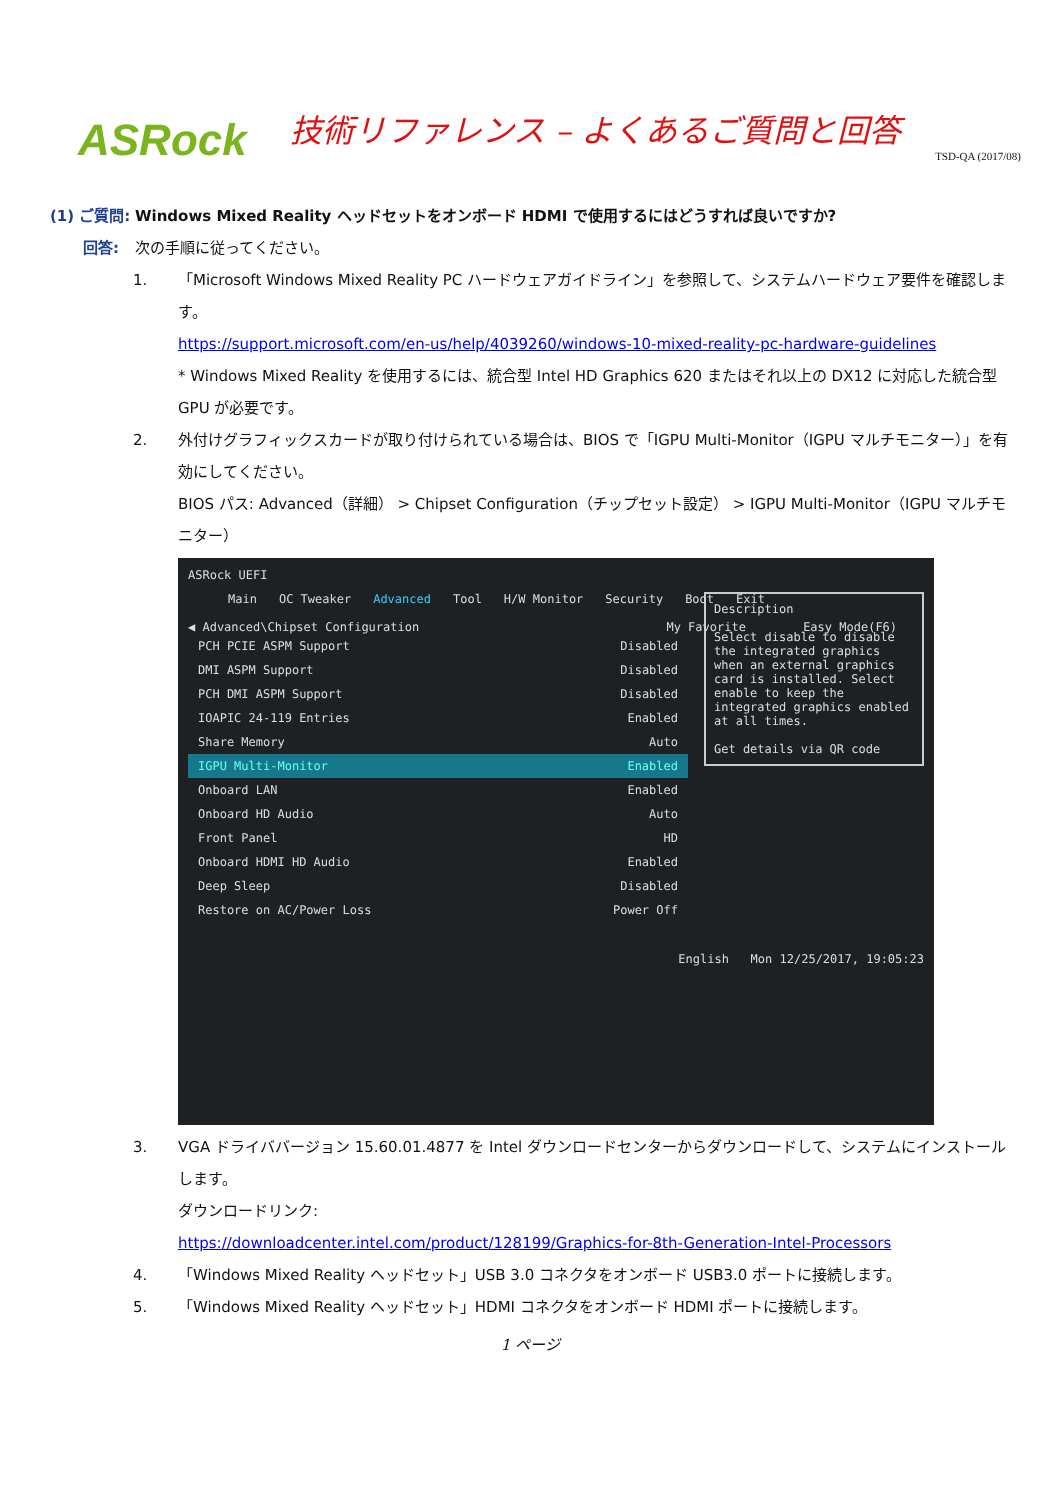ASRock
技術リファレンス – よくあるご質問と回答
TSD-QA (2017/08)
(1) ご質問:
Windows Mixed Reality ヘッドセットをオンボード HDMI で使用するにはどうすれば良いですか?
回答: 次の手順に従ってください。
1. 「Microsoft Windows Mixed Reality PC ハードウェアガイドライン」を参照して、システムハードウェア要件を確認します。
https://support.microsoft.com/en-us/help/4039260/windows-10-mixed-reality-pc-hardware-guidelines
* Windows Mixed Reality を使用するには、統合型 Intel HD Graphics 620 またはそれ以上の DX12 に対応した統合型 GPU が必要です。
2. 外付けグラフィックスカードが取り付けられている場合は、BIOS で「IGPU Multi-Monitor（IGPU マルチモニター）」を有効にしてください。
BIOS パス: Advanced（詳細） > Chipset Configuration（チップセット設定） > IGPU Multi-Monitor（IGPU マルチモニター）
ASRock UEFI
Main OC Tweaker Advanced Tool H/W Monitor Security Boot Exit
◀ Advanced\Chipset Configuration My Favorite Easy Mode(F6)
PCH PCIE ASPM Support Disabled
DMI ASPM Support Disabled
PCH DMI ASPM Support Disabled
IOAPIC 24-119 Entries Enabled
Share Memory Auto
IGPU Multi-Monitor Enabled
Onboard LAN Enabled
Description
Select disable to disable the integrated graphics when an external graphics card is installed. Select enable to keep the integrated graphics enabled at all times.
Get details via QR code
Onboard HD Audio Auto
Front Panel HD
Onboard HDMI HD Audio Enabled
Deep Sleep Disabled
Restore on AC/Power Loss Power Off
English Mon 12/25/2017, 19:05:23
3. VGA ドライババージョン 15.60.01.4877 を Intel ダウンロードセンターからダウンロードして、システムにインストールします。
ダウンロードリンク:
https://downloadcenter.intel.com/product/128199/Graphics-for-8th-Generation-Intel-Processors
4. 「Windows Mixed Reality ヘッドセット」USB 3.0 コネクタをオンボード USB3.0 ポートに接続します。
5. 「Windows Mixed Reality ヘッドセット」HDMI コネクタをオンボード HDMI ポートに接続します。
1 ページ